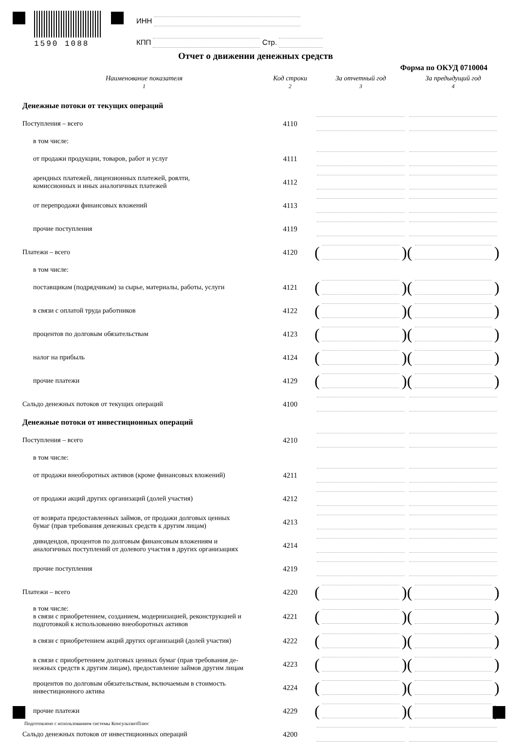1590 1088
ИНН
КПП Стр.
Отчет о движении денежных средств
Форма по ОКУД 0710004
| Наименование показателя 1 | Код строки 2 | За отчетный год 3 | За предыдущий год 4 |
| --- | --- | --- | --- |
| Денежные потоки от текущих операций | | | |
| Поступления – всего | 4110 | | |
| в том числе: | | | |
| от продажи продукции, товаров, работ и услуг | 4111 | | |
| арендных платежей, лицензионных платежей, роялти, комиссионных и иных аналогичных платежей | 4112 | | |
| от перепродажи финансовых вложений | 4113 | | |
| прочие поступления | 4119 | | |
| Платежи – всего | 4120 | ( ) | ( ) |
| в том числе: | | | |
| поставщикам (подрядчикам) за сырье, материалы, работы, услуги | 4121 | ( ) | ( ) |
| в связи с оплатой труда работников | 4122 | ( ) | ( ) |
| процентов по долговым обязательствам | 4123 | ( ) | ( ) |
| налог на прибыль | 4124 | ( ) | ( ) |
| прочие платежи | 4129 | ( ) | ( ) |
| Сальдо денежных потоков от текущих операций | 4100 | | |
| Денежные потоки от инвестиционных операций | | | |
| Поступления – всего | 4210 | | |
| в том числе: | | | |
| от продажи внеоборотных активов (кроме финансовых вложений) | 4211 | | |
| от продажи акций других организаций (долей участия) | 4212 | | |
| от возврата предоставленных займов, от продажи долговых ценных бумаг (прав требования денежных средств к другим лицам) | 4213 | | |
| дивидендов, процентов по долговым финансовым вложениям и аналогичных поступлений от долевого участия в других организациях | 4214 | | |
| прочие поступления | 4219 | | |
| Платежи – всего | 4220 | ( ) | ( ) |
| в том числе: в связи с приобретением, созданием, модернизацией, реконструкцией и подготовкой к использованию внеоборотных активов | 4221 | ( ) | ( ) |
| в связи с приобретением акций других организаций (долей участия) | 4222 | ( ) | ( ) |
| в связи с приобретением долговых ценных бумаг (прав требования де- нежных средств к другим лицам), предоставление займов другим лицам | 4223 | ( ) | ( ) |
| процентов по долговым обязательствам, включаемым в стоимость инвестиционного актива | 4224 | ( ) | ( ) |
| прочие платежи | 4229 | ( ) | ( ) |
| Сальдо денежных потоков от инвестиционных операций | 4200 | | |
Подготовлено с использованием системы КонсультантПлюс